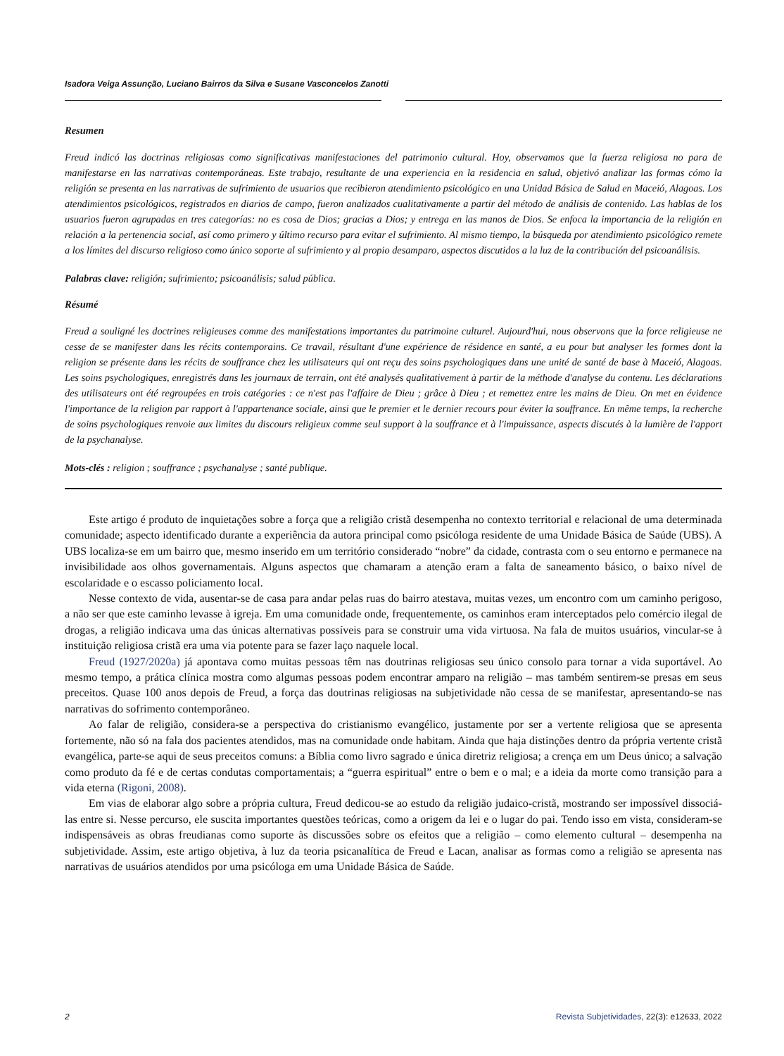Isadora Veiga Assunção, Luciano Bairros da Silva e Susane Vasconcelos Zanotti
Resumen
Freud indicó las doctrinas religiosas como significativas manifestaciones del patrimonio cultural. Hoy, observamos que la fuerza religiosa no para de manifestarse en las narrativas contemporáneas. Este trabajo, resultante de una experiencia en la residencia en salud, objetivó analizar las formas cómo la religión se presenta en las narrativas de sufrimiento de usuarios que recibieron atendimiento psicológico en una Unidad Básica de Salud en Maceió, Alagoas. Los atendimientos psicológicos, registrados en diarios de campo, fueron analizados cualitativamente a partir del método de análisis de contenido. Las hablas de los usuarios fueron agrupadas en tres categorías: no es cosa de Dios; gracias a Dios; y entrega en las manos de Dios. Se enfoca la importancia de la religión en relación a la pertenencia social, así como primero y último recurso para evitar el sufrimiento. Al mismo tiempo, la búsqueda por atendimiento psicológico remete a los límites del discurso religioso como único soporte al sufrimiento y al propio desamparo, aspectos discutidos a la luz de la contribución del psicoanálisis.
Palabras clave: religión; sufrimiento; psicoanálisis; salud pública.
Résumé
Freud a souligné les doctrines religieuses comme des manifestations importantes du patrimoine culturel. Aujourd'hui, nous observons que la force religieuse ne cesse de se manifester dans les récits contemporains. Ce travail, résultant d'une expérience de résidence en santé, a eu pour but analyser les formes dont la religion se présente dans les récits de souffrance chez les utilisateurs qui ont reçu des soins psychologiques dans une unité de santé de base à Maceió, Alagoas. Les soins psychologiques, enregistrés dans les journaux de terrain, ont été analysés qualitativement à partir de la méthode d'analyse du contenu. Les déclarations des utilisateurs ont été regroupées en trois catégories : ce n'est pas l'affaire de Dieu ; grâce à Dieu ; et remettez entre les mains de Dieu. On met en évidence l'importance de la religion par rapport à l'appartenance sociale, ainsi que le premier et le dernier recours pour éviter la souffrance. En même temps, la recherche de soins psychologiques renvoie aux limites du discours religieux comme seul support à la souffrance et à l'impuissance, aspects discutés à la lumière de l'apport de la psychanalyse.
Mots-clés : religion ; souffrance ; psychanalyse ; santé publique.
Este artigo é produto de inquietações sobre a força que a religião cristã desempenha no contexto territorial e relacional de uma determinada comunidade; aspecto identificado durante a experiência da autora principal como psicóloga residente de uma Unidade Básica de Saúde (UBS). A UBS localiza-se em um bairro que, mesmo inserido em um território considerado “nobre” da cidade, contrasta com o seu entorno e permanece na invisibilidade aos olhos governamentais. Alguns aspectos que chamaram a atenção eram a falta de saneamento básico, o baixo nível de escolaridade e o escasso policiamento local.
Nesse contexto de vida, ausentar-se de casa para andar pelas ruas do bairro atestava, muitas vezes, um encontro com um caminho perigoso, a não ser que este caminho levasse à igreja. Em uma comunidade onde, frequentemente, os caminhos eram interceptados pelo comércio ilegal de drogas, a religião indicava uma das únicas alternativas possíveis para se construir uma vida virtuosa. Na fala de muitos usuários, vincular-se à instituição religiosa cristã era uma via potente para se fazer laço naquele local.
Freud (1927/2020a) já apontava como muitas pessoas têm nas doutrinas religiosas seu único consolo para tornar a vida suportável. Ao mesmo tempo, a prática clínica mostra como algumas pessoas podem encontrar amparo na religião – mas também sentirem-se presas em seus preceitos. Quase 100 anos depois de Freud, a força das doutrinas religiosas na subjetividade não cessa de se manifestar, apresentando-se nas narrativas do sofrimento contemporâneo.
Ao falar de religião, considera-se a perspectiva do cristianismo evangélico, justamente por ser a vertente religiosa que se apresenta fortemente, não só na fala dos pacientes atendidos, mas na comunidade onde habitam. Ainda que haja distinções dentro da própria vertente cristã evangélica, parte-se aqui de seus preceitos comuns: a Bíblia como livro sagrado e única diretriz religiosa; a crença em um Deus único; a salvação como produto da fé e de certas condutas comportamentais; a “guerra espiritual” entre o bem e o mal; e a ideia da morte como transição para a vida eterna (Rigoni, 2008).
Em vias de elaborar algo sobre a própria cultura, Freud dedicou-se ao estudo da religião judaico-cristã, mostrando ser impossível dissociá-las entre si. Nesse percurso, ele suscita importantes questões teóricas, como a origem da lei e o lugar do pai. Tendo isso em vista, consideram-se indispensáveis as obras freudianas como suporte às discussões sobre os efeitos que a religião – como elemento cultural – desempenha na subjetividade. Assim, este artigo objetiva, à luz da teoria psicanalítica de Freud e Lacan, analisar as formas como a religião se apresenta nas narrativas de usuários atendidos por uma psicóloga em uma Unidade Básica de Saúde.
2 Revista Subjetividades, 22(3): e12633, 2022